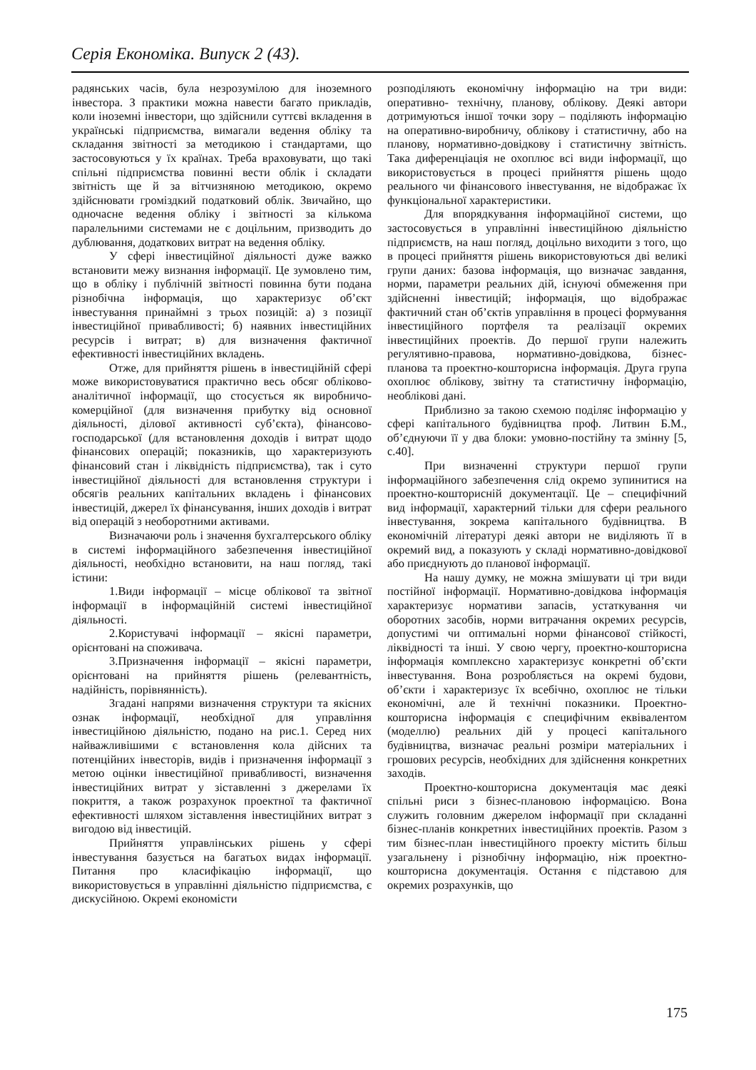Серія Економіка. Випуск 2 (43).
радянських часів, була незрозумілою для іноземного інвестора. З практики можна навести багато прикладів, коли іноземні інвестори, що здійснили суттєві вкладення в українські підприємства, вимагали ведення обліку та складання звітності за методикою і стандартами, що застосовуються у їх країнах. Треба враховувати, що такі спільні підприємства повинні вести облік і складати звітність ще й за вітчизняною методикою, окремо здійснювати громіздкий податковий облік. Звичайно, що одночасне ведення обліку і звітності за кількома паралельними системами не є доцільним, призводить до дублювання, додаткових витрат на ведення обліку.
У сфері інвестиційної діяльності дуже важко встановити межу визнання інформації. Це зумовлено тим, що в обліку і публічній звітності повинна бути подана різнобічна інформація, що характеризує об’єкт інвестування принаймні з трьох позицій: а) з позиції інвестиційної привабливості; б) наявних інвестиційних ресурсів і витрат; в) для визначення фактичної ефективності інвестиційних вкладень.
Отже, для прийняття рішень в інвестиційній сфері може використовуватися практично весь обсяг обліково-аналітичної інформації, що стосується як виробничо-комерційної (для визначення прибутку від основної діяльності, ділової активності суб’єкта), фінансово-господарської (для встановлення доходів і витрат щодо фінансових операцій; показників, що характеризують фінансовий стан і ліквідність підприємства), так і суто інвестиційної діяльності для встановлення структури і обсягів реальних капітальних вкладень і фінансових інвестицій, джерел їх фінансування, інших доходів і витрат від операцій з необоротними активами.
Визначаючи роль і значення бухгалтерського обліку в системі інформаційного забезпечення інвестиційної діяльності, необхідно встановити, на наш погляд, такі істини:
1.Види інформації – місце облікової та звітної інформації в інформаційній системі інвестиційної діяльності.
2.Користувачі інформації – якісні параметри, орієнтовані на споживача.
3.Призначення інформації – якісні параметри, орієнтовані на прийняття рішень (релевантність, надійність, порівнянність).
Згадані напрями визначення структури та якісних ознак інформації, необхідної для управління інвестиційною діяльністю, подано на рис.1. Серед них найважливішими є встановлення кола дійсних та потенційних інвесторів, видів і призначення інформації з метою оцінки інвестиційної привабливості, визначення інвестиційних витрат у зіставленні з джерелами їх покриття, а також розрахунок проектної та фактичної ефективності шляхом зіставлення інвестиційних витрат з вигодою від інвестицій.
Прийняття управлінських рішень у сфері інвестування базується на багатьох видах інформації. Питання про класифікацію інформації, що використовується в управлінні діяльністю підприємства, є дискусійною. Окремі економісти
розподіляють економічну інформацію на три види: оперативно- технічну, планову, облікову. Деякі автори дотримуються іншої точки зору – поділяють інформацію на оперативно-виробничу, облікову і статистичну, або на планову, нормативно-довідкову і статистичну звітність. Така диференціація не охоплює всі види інформації, що використовується в процесі прийняття рішень щодо реального чи фінансового інвестування, не відображає їх функціональної характеристики.
Для впорядкування інформаційної системи, що застосовується в управлінні інвестиційною діяльністю підприємств, на наш погляд, доцільно виходити з того, що в процесі прийняття рішень використовуються дві великі групи даних: базова інформація, що визначає завдання, норми, параметри реальних дій, існуючі обмеження при здійсненні інвестицій; інформація, що відображає фактичний стан об’єктів управління в процесі формування інвестиційного портфеля та реалізації окремих інвестиційних проектів. До першої групи належить регулятивно-правова, нормативно-довідкова, бізнес-планова та проектно-кошторисна інформація. Друга група охоплює облікову, звітну та статистичну інформацію, необлікові дані.
Приблизно за такою схемою поділяє інформацію у сфері капітального будівництва проф. Литвин Б.М., об’єднуючи її у два блоки: умовно-постійну та змінну [5, с.40].
При визначенні структури першої групи інформаційного забезпечення слід окремо зупинитися на проектно-кошторисній документації. Це – специфічний вид інформації, характерний тільки для сфери реального інвестування, зокрема капітального будівництва. В економічній літературі деякі автори не виділяють її в окремий вид, а показують у складі нормативно-довідкової або приєднують до планової інформації.
На нашу думку, не можна змішувати ці три види постійної інформації. Нормативно-довідкова інформація характеризує нормативи запасів, устаткування чи оборотних засобів, норми витрачання окремих ресурсів, допустимі чи оптимальні норми фінансової стійкості, ліквідності та інші. У свою чергу, проектно-кошторисна інформація комплексно характеризує конкретні об’єкти інвестування. Вона розробляється на окремі будови, об’єкти і характеризує їх всебічно, охоплює не тільки економічні, але й технічні показники. Проектно-кошторисна інформація є специфічним еквівалентом (моделлю) реальних дій у процесі капітального будівництва, визначає реальні розміри матеріальних і грошових ресурсів, необхідних для здійснення конкретних заходів.
Проектно-кошторисна документація має деякі спільні риси з бізнес-плановою інформацією. Вона служить головним джерелом інформації при складанні бізнес-планів конкретних інвестиційних проектів. Разом з тим бізнес-план інвестиційного проекту містить більш узагальнену і різнобічну інформацію, ніж проектно-кошторисна документація. Остання є підставою для окремих розрахунків, що
175